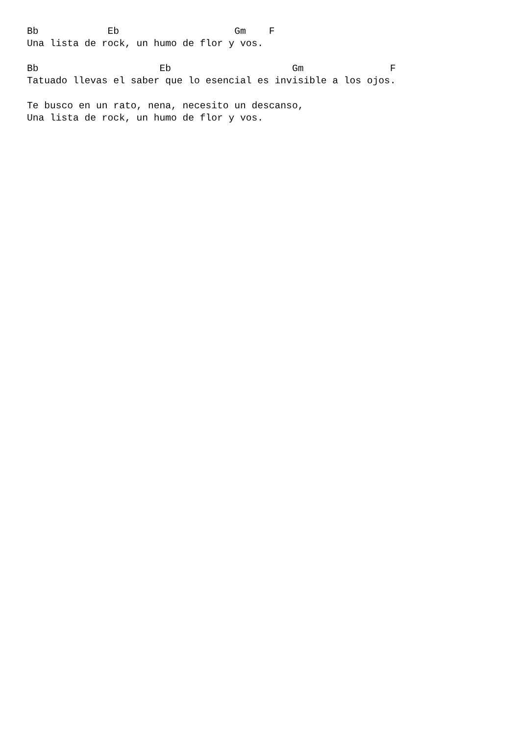Bb            Eb                    Gm    F
Una lista de rock, un humo de flor y vos.

Bb                     Eb                     Gm               F
Tatuado llevas el saber que lo esencial es invisible a los ojos.

Te busco en un rato, nena, necesito un descanso,
Una lista de rock, un humo de flor y vos.